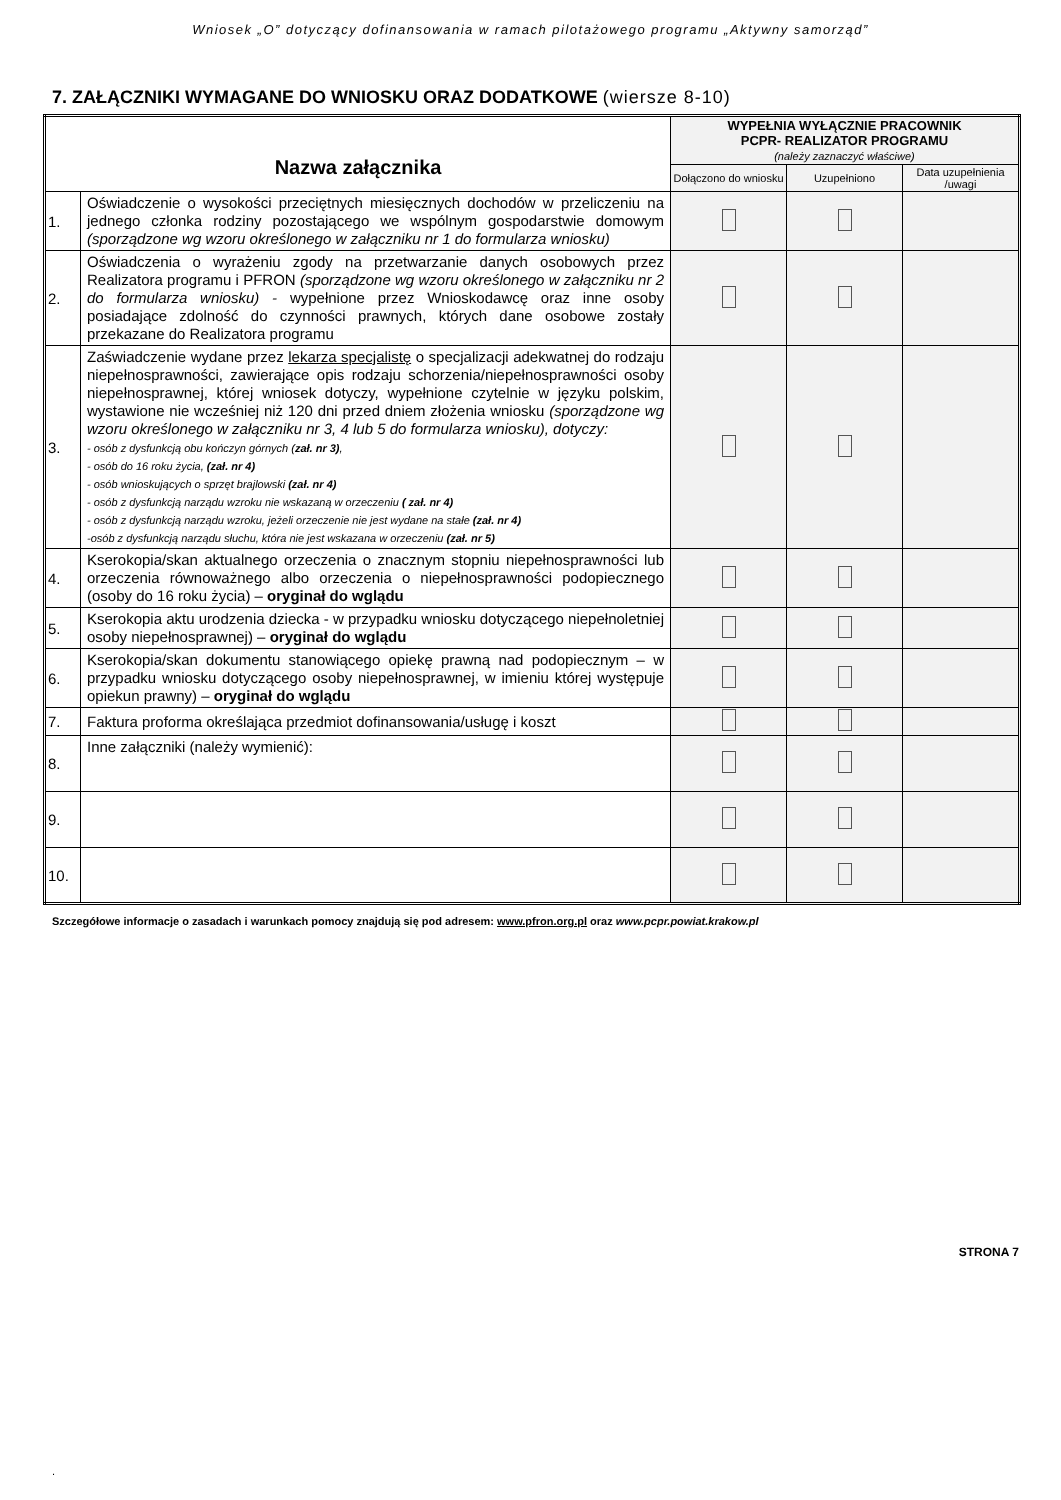Wniosek „O” dotyczący dofinansowania w ramach pilotażowego programu „Aktywny samorząd”
7. ZAŁĄCZNIKI WYMAGANE DO WNIOSKU ORAZ DODATKOWE (wiersze 8-10)
| Nazwa załącznika | | WYPEŁNIA WYŁĄCZNIE PRACOWNIK PCPR- REALIZATOR PROGRAMU (należy zaznaczyć właściwe) | | |
| --- | --- | --- | --- | --- |
| | | Dołączono do wniosku | Uzupełniono | Data uzupełnienia /uwagi |
| 1. | Oświadczenie o wysokości przeciętnych miesięcznych dochodów w przeliczeniu na jednego członka rodziny pozostającego we wspólnym gospodarstwie domowym (sporządzone wg wzoru określonego w załączniku nr 1 do formularza wniosku) | | | |
| 2. | Oświadczenia o wyrażeniu zgody na przetwarzanie danych osobowych przez Realizatora programu i PFRON (sporządzone wg wzoru określonego w załączniku nr 2 do formularza wniosku) - wypełnione przez Wnioskodawcę oraz inne osoby posiadające zdolność do czynności prawnych, których dane osobowe zostały przekazane do Realizatora programu | | | |
| 3. | Zaświadczenie wydane przez lekarza specjalistę o specjalizacji adekwatnej do rodzaju niepełnosprawności, zawierające opis rodzaju schorzenia/niepełnosprawności osoby niepełnosprawnej, której wniosek dotyczy, wypełnione czytelnie w języku polskim, wystawione nie wcześniej niż 120 dni przed dniem złożenia wniosku (sporządzone wg wzoru określonego w załączniku nr 3, 4 lub 5 do formularza wniosku), dotyczy: - osób z dysfunkcją obu kończyn górnych ( zał. nr 3) , - osób do 16 roku życia, (zał. nr 4) - osób wnioskujących o sprzęt brajlowski (zał. nr 4) - osób z dysfunkcją narządu wzroku nie wskazaną w orzeczeniu ( zał. nr 4) - osób z dysfunkcją narządu wzroku, jeżeli orzeczenie nie jest wydane na stałe (zał. nr 4) -osób z dysfunkcją narządu słuchu, która nie jest wskazana w orzeczeniu (zał. nr 5) | | | |
| 4. | Kserokopia/skan aktualnego orzeczenia o znacznym stopniu niepełnosprawności lub orzeczenia równoważnego albo orzeczenia o niepełnosprawności podopiecznego (osoby do 16 roku życia) – oryginał do wglądu | | | |
| 5. | Kserokopia aktu urodzenia dziecka - w przypadku wniosku dotyczącego niepełnoletniej osoby niepełnosprawnej) – oryginał do wglądu | | | |
| 6. | Kserokopia/skan dokumentu stanowiącego opiekę prawną nad podopiecznym – w przypadku wniosku dotyczącego osoby niepełnosprawnej, w imieniu której występuje opiekun prawny) – oryginał do wglądu | | | |
| 7. | Faktura proforma określająca przedmiot dofinansowania/usługę i koszt | | | |
| 8. | Inne załączniki (należy wymienić): | | | |
| 9. | | | | |
| 10. | | | | |
Szczegółowe informacje o zasadach i warunkach pomocy znajdują się pod adresem: www.pfron.org.pl oraz www.pcpr.powiat.krakow.pl
STRONA 7
.